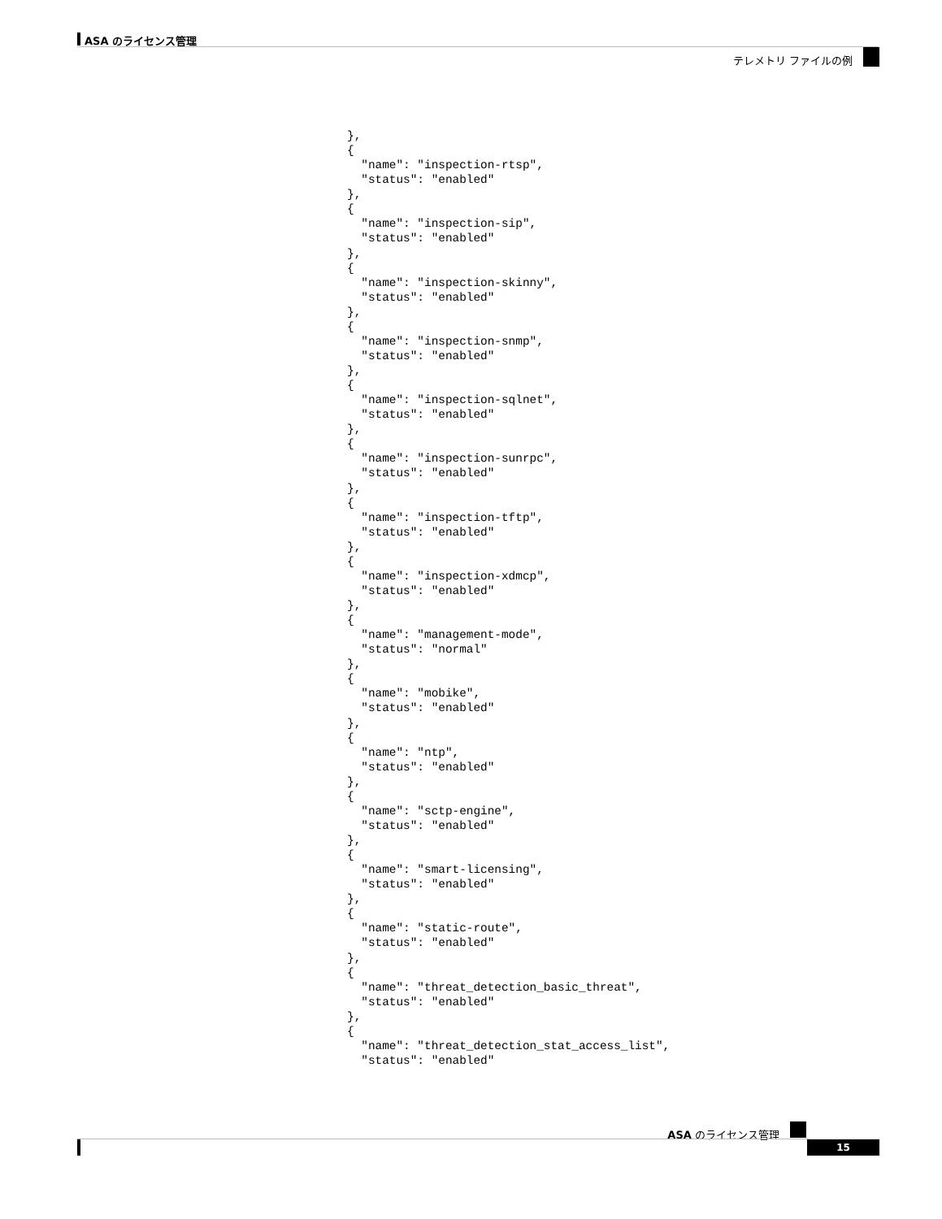ASA のライセンス管理
テレメトリ ファイルの例
},
{
  "name": "inspection-rtsp",
  "status": "enabled"
},
{
  "name": "inspection-sip",
  "status": "enabled"
},
{
  "name": "inspection-skinny",
  "status": "enabled"
},
{
  "name": "inspection-snmp",
  "status": "enabled"
},
{
  "name": "inspection-sqlnet",
  "status": "enabled"
},
{
  "name": "inspection-sunrpc",
  "status": "enabled"
},
{
  "name": "inspection-tftp",
  "status": "enabled"
},
{
  "name": "inspection-xdmcp",
  "status": "enabled"
},
{
  "name": "management-mode",
  "status": "normal"
},
{
  "name": "mobike",
  "status": "enabled"
},
{
  "name": "ntp",
  "status": "enabled"
},
{
  "name": "sctp-engine",
  "status": "enabled"
},
{
  "name": "smart-licensing",
  "status": "enabled"
},
{
  "name": "static-route",
  "status": "enabled"
},
{
  "name": "threat_detection_basic_threat",
  "status": "enabled"
},
{
  "name": "threat_detection_stat_access_list",
  "status": "enabled"
ASA のライセンス管理
15